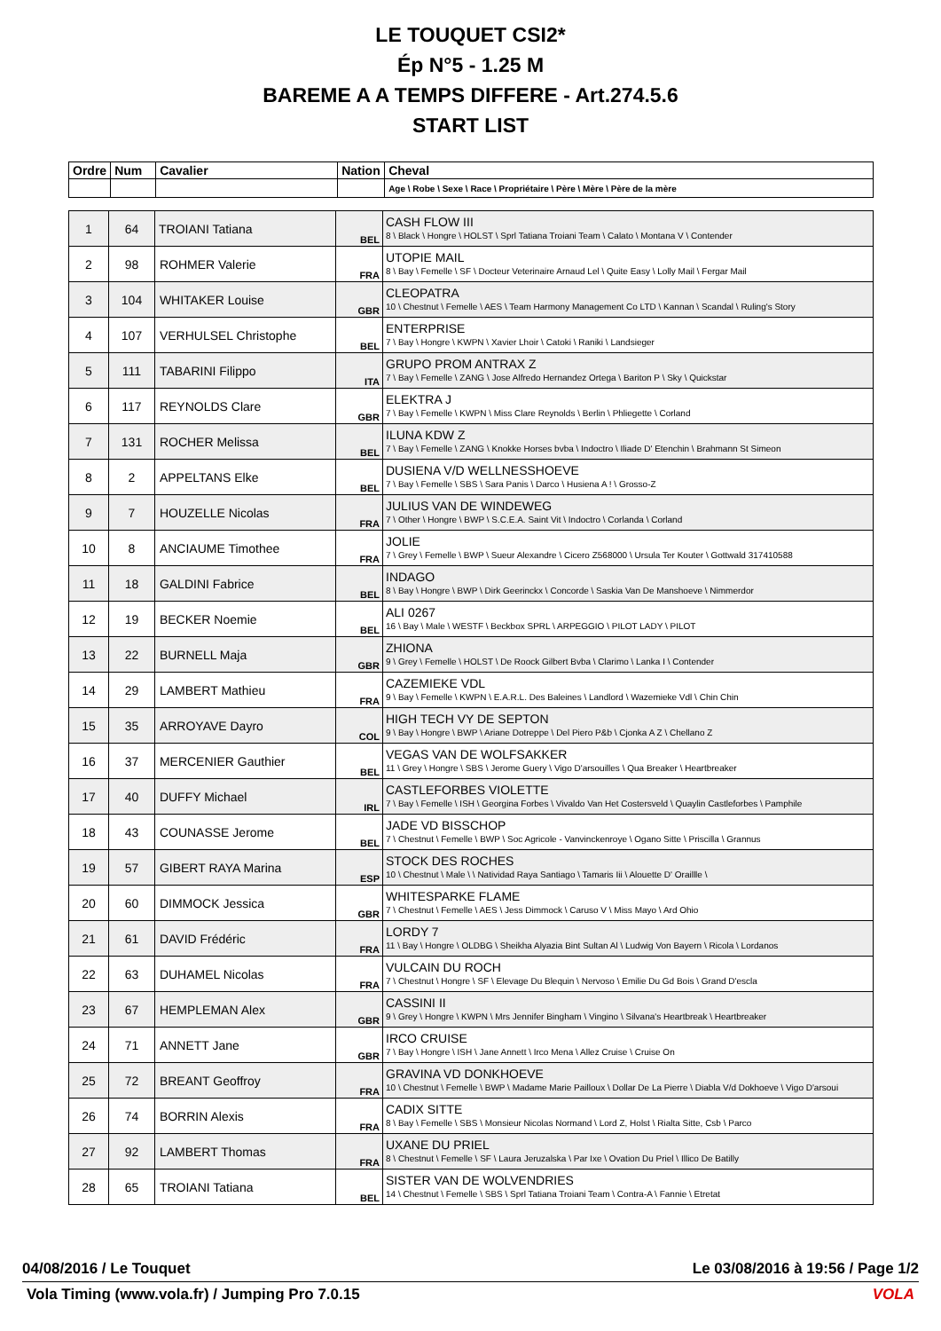LE TOUQUET CSI2*
Ép N°5 - 1.25 M
BAREME A A TEMPS DIFFERE - Art.274.5.6
START LIST
| Ordre | Num | Cavalier | Nation | Cheval |
| --- | --- | --- | --- | --- |
| | | | | Age \ Robe \ Sexe \ Race \ Propriétaire \ Père \ Mère \ Père de la mère |
| 1 | 64 | TROIANI Tatiana | BEL | CASH FLOW III 8 \ Black \ Hongre \ HOLST \ Sprl Tatiana Troiani Team \ Calato \ Montana V \ Contender |
| 2 | 98 | ROHMER Valerie | FRA | UTOPIE MAIL 8 \ Bay \ Femelle \ SF \ Docteur Veterinaire Arnaud Lel \ Quite Easy \ Lolly Mail \ Fergar Mail |
| 3 | 104 | WHITAKER Louise | GBR | CLEOPATRA 10 \ Chestnut \ Femelle \ AES \ Team Harmony Management Co LTD \ Kannan \ Scandal \ Ruling's Story |
| 4 | 107 | VERHULSEL Christophe | BEL | ENTERPRISE 7 \ Bay \ Hongre \ KWPN \ Xavier Lhoir \ Catoki \ Raniki \ Landsieger |
| 5 | 111 | TABARINI Filippo | ITA | GRUPO PROM ANTRAX Z 7 \ Bay \ Femelle \ ZANG \ Jose Alfredo Hernandez Ortega \ Bariton P \ Sky \ Quickstar |
| 6 | 117 | REYNOLDS Clare | GBR | ELEKTRA J 7 \ Bay \ Femelle \ KWPN \ Miss Clare Reynolds \ Berlin \ Phliegette \ Corland |
| 7 | 131 | ROCHER Melissa | BEL | ILUNA KDW Z 7 \ Bay \ Femelle \ ZANG \ Knokke Horses bvba \ Indoctro \ Iliade D' Etenchin \ Brahmann St Simeon |
| 8 | 2 | APPELTANS Elke | BEL | DUSIENA V/D WELLNESSHOEVE 7 \ Bay \ Femelle \ SBS \ Sara Panis \ Darco \ Husiena A ! \ Grosso-Z |
| 9 | 7 | HOUZELLE Nicolas | FRA | JULIUS VAN DE WINDEWEG 7 \ Other \ Hongre \ BWP \ S.C.E.A. Saint Vit \ Indoctro \ Corlanda \ Corland |
| 10 | 8 | ANCIAUME Timothee | FRA | JOLIE 7 \ Grey \ Femelle \ BWP \ Sueur Alexandre \ Cicero Z568000 \ Ursula Ter Kouter \ Gottwald 317410588 |
| 11 | 18 | GALDINI Fabrice | BEL | INDAGO 8 \ Bay \ Hongre \ BWP \ Dirk Geerinckx \ Concorde \ Saskia Van De Manshoeve \ Nimmerdor |
| 12 | 19 | BECKER Noemie | BEL | ALI 0267 16 \ Bay \ Male \ WESTF \ Beckbox SPRL \ ARPEGGIO \ PILOT LADY \ PILOT |
| 13 | 22 | BURNELL Maja | GBR | ZHIONA 9 \ Grey \ Femelle \ HOLST \ De Roock Gilbert Bvba \ Clarimo \ Lanka I \ Contender |
| 14 | 29 | LAMBERT Mathieu | FRA | CAZEMIEKE VDL 9 \ Bay \ Femelle \ KWPN \ E.A.R.L. Des Baleines \ Landlord \ Wazemieke Vdl \ Chin Chin |
| 15 | 35 | ARROYAVE Dayro | COL | HIGH TECH VY DE SEPTON 9 \ Bay \ Hongre \ BWP \ Ariane Dotreppe \ Del Piero P&b \ Cjonka A Z \ Chellano Z |
| 16 | 37 | MERCENIER Gauthier | BEL | VEGAS VAN DE WOLFSAKKER 11 \ Grey \ Hongre \ SBS \ Jerome Guery \ Vigo D'arsouilles \ Qua Breaker \ Heartbreaker |
| 17 | 40 | DUFFY Michael | IRL | CASTLEFORBES VIOLETTE 7 \ Bay \ Femelle \ ISH \ Georgina Forbes \ Vivaldo Van Het Costersveld \ Quaylin Castleforbes \ Pamphile |
| 18 | 43 | COUNASSE Jerome | BEL | JADE VD BISSCHOP 7 \ Chestnut \ Femelle \ BWP \ Soc Agricole - Vanvinckenroye \ Ogano Sitte \ Priscilla \ Grannus |
| 19 | 57 | GIBERT RAYA Marina | ESP | STOCK DES ROCHES 10 \ Chestnut \ Male \ \ Natividad Raya Santiago \ Tamaris Iii \ Alouette D' Oraillle \ |
| 20 | 60 | DIMMOCK Jessica | GBR | WHITESPARKE FLAME 7 \ Chestnut \ Femelle \ AES \ Jess Dimmock \ Caruso V \ Miss Mayo \ Ard Ohio |
| 21 | 61 | DAVID Frédéric | FRA | LORDY 7 11 \ Bay \ Hongre \ OLDBG \ Sheikha Alyazia Bint Sultan Al \ Ludwig Von Bayern \ Ricola \ Lordanos |
| 22 | 63 | DUHAMEL Nicolas | FRA | VULCAIN DU ROCH 7 \ Chestnut \ Hongre \ SF \ Elevage Du Blequin \ Nervoso \ Emilie Du Gd Bois \ Grand D'escla |
| 23 | 67 | HEMPLEMAN Alex | GBR | CASSINI II 9 \ Grey \ Hongre \ KWPN \ Mrs Jennifer Bingham \ Vingino \ Silvana's Heartbreak \ Heartbreaker |
| 24 | 71 | ANNETT Jane | GBR | IRCO CRUISE 7 \ Bay \ Hongre \ ISH \ Jane Annett \ Irco Mena \ Allez Cruise \ Cruise On |
| 25 | 72 | BREANT Geoffroy | FRA | GRAVINA VD DONKHOEVE 10 \ Chestnut \ Femelle \ BWP \ Madame Marie Pailloux \ Dollar De La Pierre \ Diabla V/d Dokhoeve \ Vigo D'arsoui |
| 26 | 74 | BORRIN Alexis | FRA | CADIX SITTE 8 \ Bay \ Femelle \ SBS \ Monsieur Nicolas Normand \ Lord Z, Holst \ Rialta Sitte, Csb \ Parco |
| 27 | 92 | LAMBERT Thomas | FRA | UXANE DU PRIEL 8 \ Chestnut \ Femelle \ SF \ Laura Jeruzalska \ Par Ixe \ Ovation Du Priel \ Illico De Batilly |
| 28 | 65 | TROIANI Tatiana | BEL | SISTER VAN DE WOLVENDRIES 14 \ Chestnut \ Femelle \ SBS \ Sprl Tatiana Troiani Team \ Contra-A \ Fannie \ Etretat |
04/08/2016 / Le Touquet Le 03/08/2016 à 19:56 / Page 1/2
Vola Timing (www.vola.fr) / Jumping Pro 7.0.15 VOLA